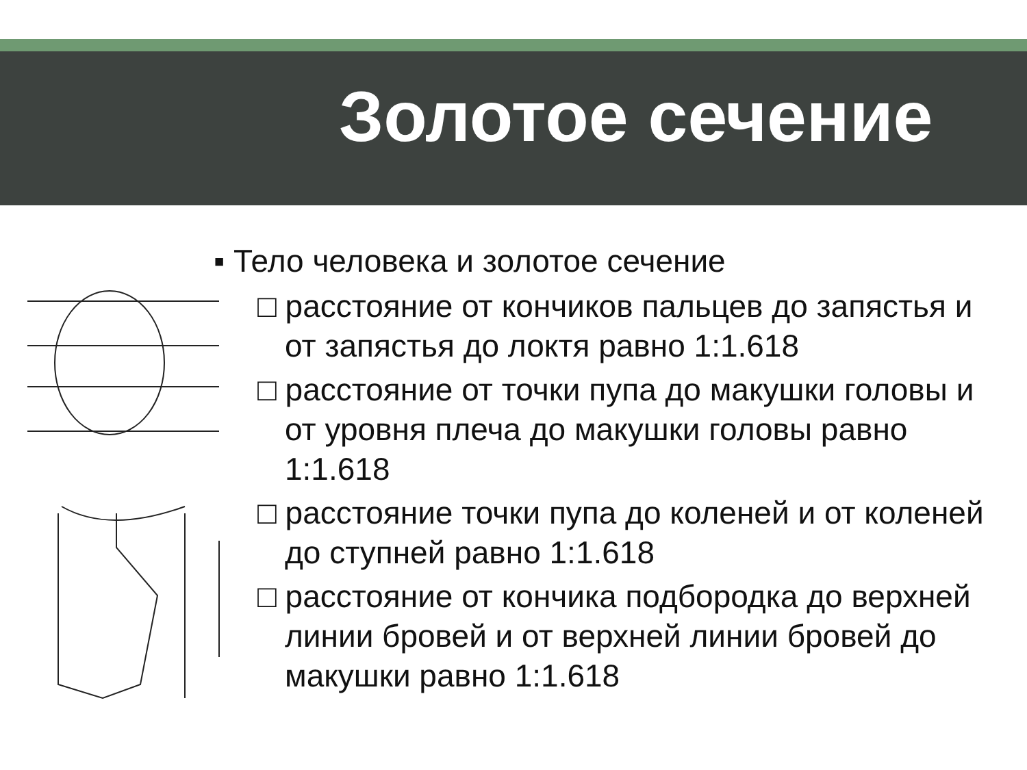Золотое сечение
▪ Тело человека и золотое сечение
□ расстояние от кончиков пальцев до запястья и от запястья до локтя равно 1:1.618
□ расстояние от точки пупа до макушки головы и от уровня плеча до макушки головы равно 1:1.618
□ расстояние точки пупа до коленей и от коленей до ступней равно 1:1.618
□ расстояние от кончика подбородка до верхней линии бровей и от верхней линии бровей до макушки равно 1:1.618